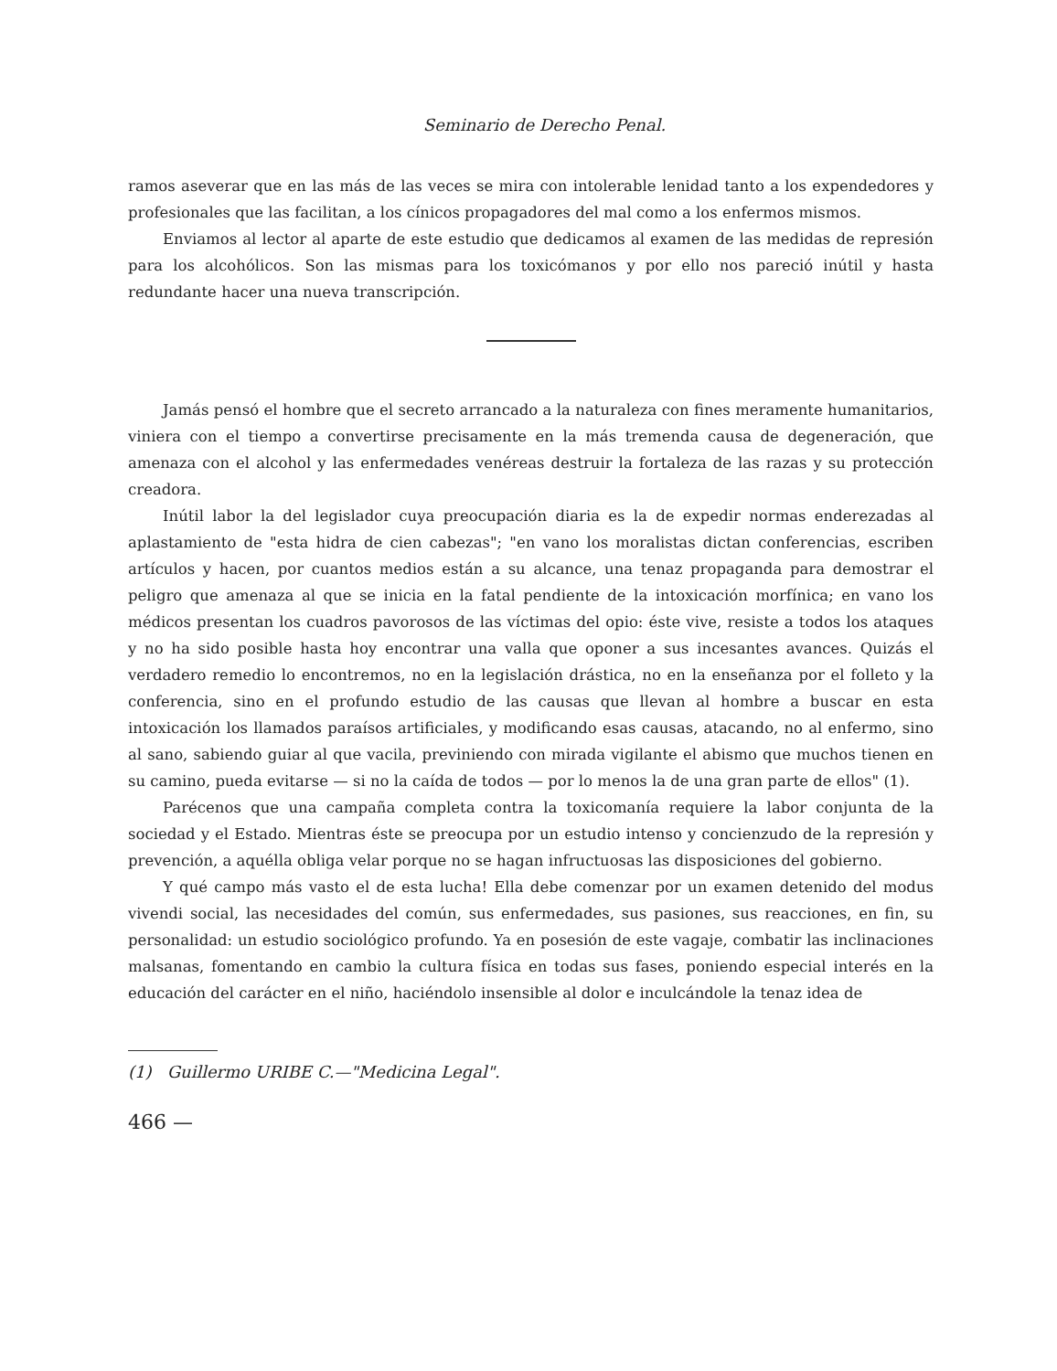Seminario de Derecho Penal.
ramos aseverar que en las más de las veces se mira con intolerable lenidad tanto a los expendedores y profesionales que las facilitan, a los cínicos propagadores del mal como a los enfermos mismos.
Enviamos al lector al aparte de este estudio que dedicamos al examen de las medidas de represión para los alcohólicos. Son las mismas para los toxicómanos y por ello nos pareció inútil y hasta redundante hacer una nueva transcripción.
Jamás pensó el hombre que el secreto arrancado a la naturaleza con fines meramente humanitarios, viniera con el tiempo a convertirse precisamente en la más tremenda causa de degeneración, que amenaza con el alcohol y las enfermedades venéreas destruir la fortaleza de las razas y su protección creadora.
Inútil labor la del legislador cuya preocupación diaria es la de expedir normas enderezadas al aplastamiento de "esta hidra de cien cabezas"; "en vano los moralistas dictan conferencias, escriben artículos y hacen, por cuantos medios están a su alcance, una tenaz propaganda para demostrar el peligro que amenaza al que se inicia en la fatal pendiente de la intoxicación morfínica; en vano los médicos presentan los cuadros pavorosos de las víctimas del opio: éste vive, resiste a todos los ataques y no ha sido posible hasta hoy encontrar una valla que oponer a sus incesantes avances. Quizás el verdadero remedio lo encontremos, no en la legislación drástica, no en la enseñanza por el folleto y la conferencia, sino en el profundo estudio de las causas que llevan al hombre a buscar en esta intoxicación los llamados paraísos artificiales, y modificando esas causas, atacando, no al enfermo, sino al sano, sabiendo guiar al que vacila, previniendo con mirada vigilante el abismo que muchos tienen en su camino, pueda evitarse — si no la caída de todos — por lo menos la de una gran parte de ellos" (1).
Parécenos que una campaña completa contra la toxicomanía requiere la labor conjunta de la sociedad y el Estado. Mientras éste se preocupa por un estudio intenso y concienzudo de la represión y prevención, a aquélla obliga velar porque no se hagan infructuosas las disposiciones del gobierno.
Y qué campo más vasto el de esta lucha! Ella debe comenzar por un examen detenido del modus vivendi social, las necesidades del común, sus enfermedades, sus pasiones, sus reacciones, en fin, su personalidad: un estudio sociológico profundo. Ya en posesión de este vagaje, combatir las inclinaciones malsanas, fomentando en cambio la cultura física en todas sus fases, poniendo especial interés en la educación del carácter en el niño, haciéndolo insensible al dolor e inculcándole la tenaz idea de
(1) Guillermo URIBE C.—"Medicina Legal".
466 —